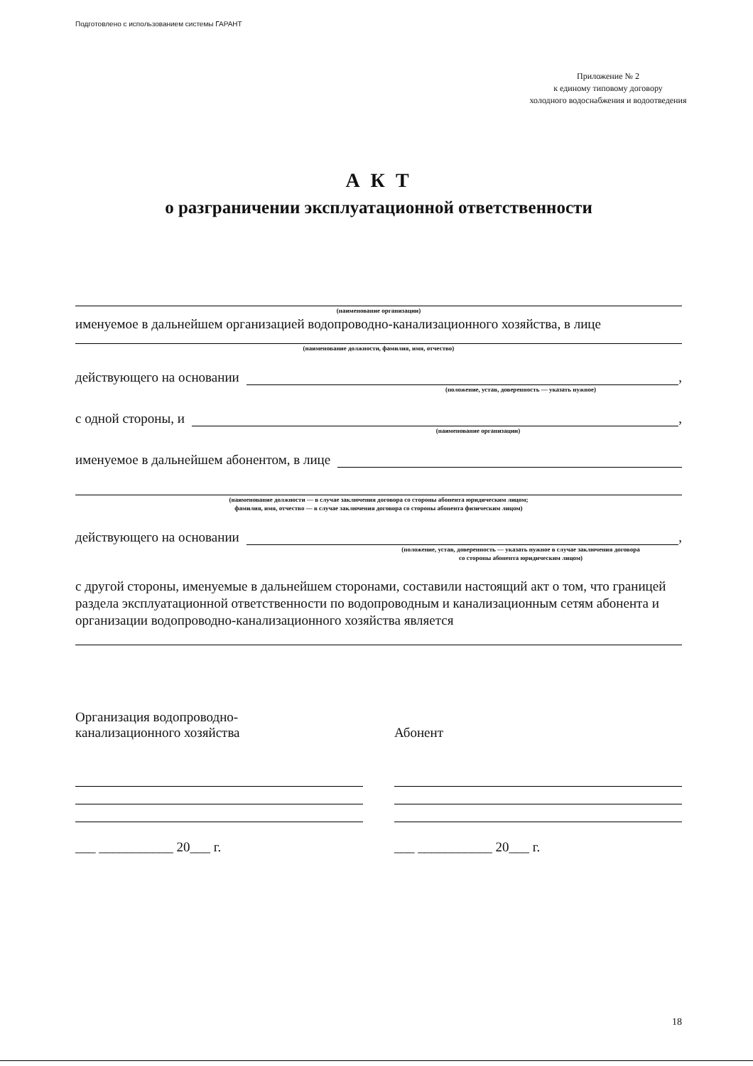Подготовлено с использованием системы ГАРАНТ
Приложение № 2
к единому типовому договору
холодного водоснабжения и водоотведения
А К Т
о разграничении эксплуатационной ответственности
(наименование организации)
именуемое в дальнейшем организацией водопроводно-канализационного хозяйства, в лице
(наименование должности, фамилия, имя, отчество)
действующего на основании ,
(положение, устав, доверенность — указать нужное)
с одной стороны, и ,
(наименование организации)
именуемое в дальнейшем абонентом, в лице
(наименование должности — в случае заключения договора со стороны абонента юридическим лицом;
фамилия, имя, отчество — в случае заключения договора со стороны абонента физическим лицом)
действующего на основании ,
(положение, устав, доверенность — указать нужное в случае заключения договора
со стороны абонента юридическим лицом)
с другой стороны, именуемые в дальнейшем сторонами, составили настоящий акт о том, что границей раздела эксплуатационной ответственности по водопроводным и канализационным сетям абонента и организации водопроводно-канализационного хозяйства является
Организация водопроводно-
канализационного хозяйства
___ ___________ 20___ г.
Абонент
___ ___________ 20___ г.
18